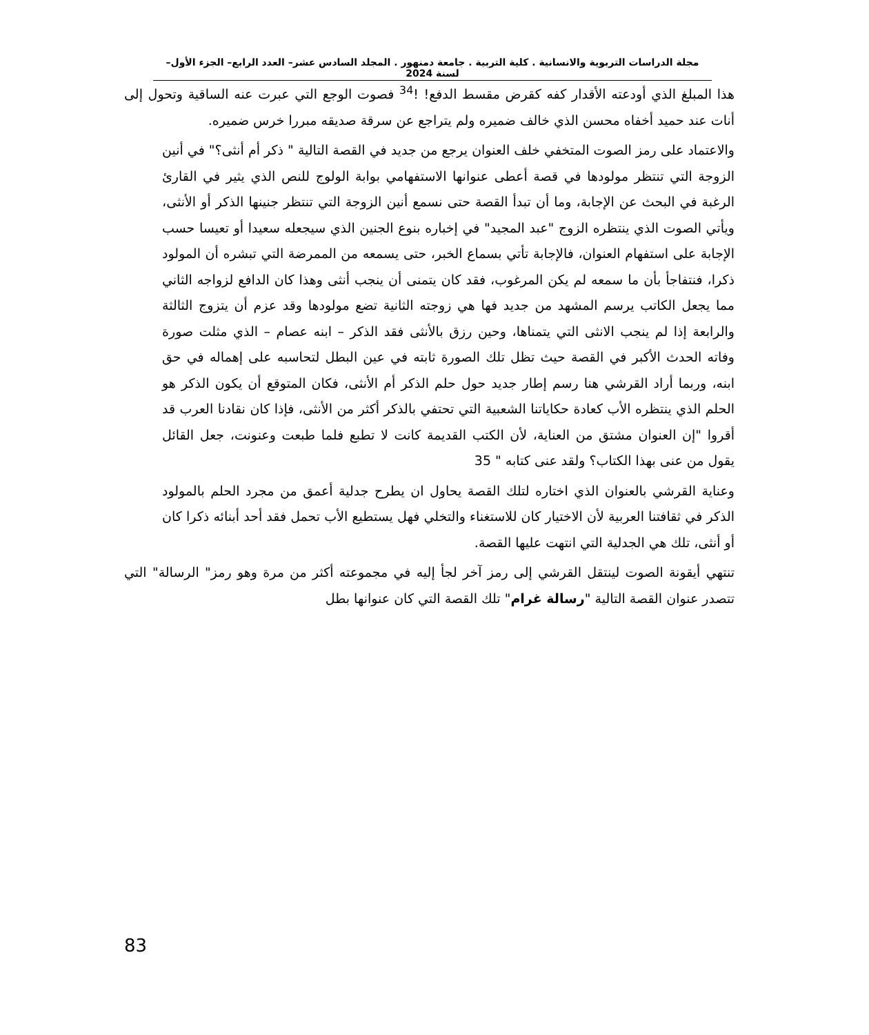مجلة الدراسات التربوية والانسانية . كلية التربية . جامعة دمنهور . المجلد السادس عشر– العدد الرابع– الجزء الأول– لسنة 2024
هذا المبلغ الذي أودعته الأقدار كفه كقرض مقسط الدفع! !<sup>34</sup> فصوت الوجع التي عبرت عنه الساقية وتحول إلى أنات عند حميد أخفاه محسن الذي خالف ضميره ولم يتراجع عن سرقة صديقه مبررا خرس ضميره.
والاعتماد على رمز الصوت المتخفي خلف العنوان يرجع من جديد في القصة التالية " ذكر أم أنثى؟" في أنين الزوجة التي تنتظر مولودها في قصة أعطى عنوانها الاستفهامي بوابة الولوج للنص الذي يثير في القارئ الرغبة في البحث عن الإجابة، وما أن تبدأ القصة حتى نسمع أنين الزوجة التي تنتظر جنينها الذكر أو الأنثى، ويأتي الصوت الذي ينتظره الزوج "عبد المجيد" في إخباره بنوع الجنين الذي سيجعله سعيدا أو تعيسا حسب الإجابة على استفهام العنوان، فالإجابة تأتي بسماع الخبر، حتى يسمعه من الممرضة التي تبشره أن المولود ذكرا، فنتفاجأ بأن ما سمعه لم يكن المرغوب، فقد كان يتمنى أن ينجب أنثى وهذا كان الدافع لزواجه الثاني مما يجعل الكاتب يرسم المشهد من جديد فها هي زوجته الثانية تضع مولودها وقد عزم أن يتزوج الثالثة والرابعة إذا لم ينجب الانثى التي يتمناها، وحين رزق بالأنثى فقد الذكر – ابنه عصام – الذي مثلت صورة وفاته الحدث الأكبر في القصة حيث تظل تلك الصورة ثابته في عين البطل لتحاسبه على إهماله في حق ابنه، وربما أراد القرشي هنا رسم إطار جديد حول حلم الذكر أم الأنثى، فكان المتوقع أن يكون الذكر هو الحلم الذي ينتظره الأب كعادة حكاياتنا الشعبية التي تحتفي بالذكر أكثر من الأنثى، فإذا كان نقادنا العرب قد أقروا "إن العنوان مشتق من العناية، لأن الكتب القديمة كانت لا تطبع فلما طبعت وعنونت، جعل القائل يقول من عنى بهذا الكتاب؟ ولقد عنى كتابه " 35
وعناية القرشي بالعنوان الذي اختاره لتلك القصة يحاول ان يطرح جدلية أعمق من مجرد الحلم بالمولود الذكر في ثقافتنا العربية لأن الاختيار كان للاستغناء والتخلي فهل يستطيع الأب تحمل فقد أحد أبنائه ذكرا كان أو أنثى، تلك هي الجدلية التي انتهت عليها القصة.
تنتهي أيقونة الصوت لينتقل القرشي إلى رمز آخر لجأ إليه في مجموعته أكثر من مرة وهو رمز" الرسالة" التي تتصدر عنوان القصة التالية "رسالة غرام" تلك القصة التي كان عنوانها بطل
83